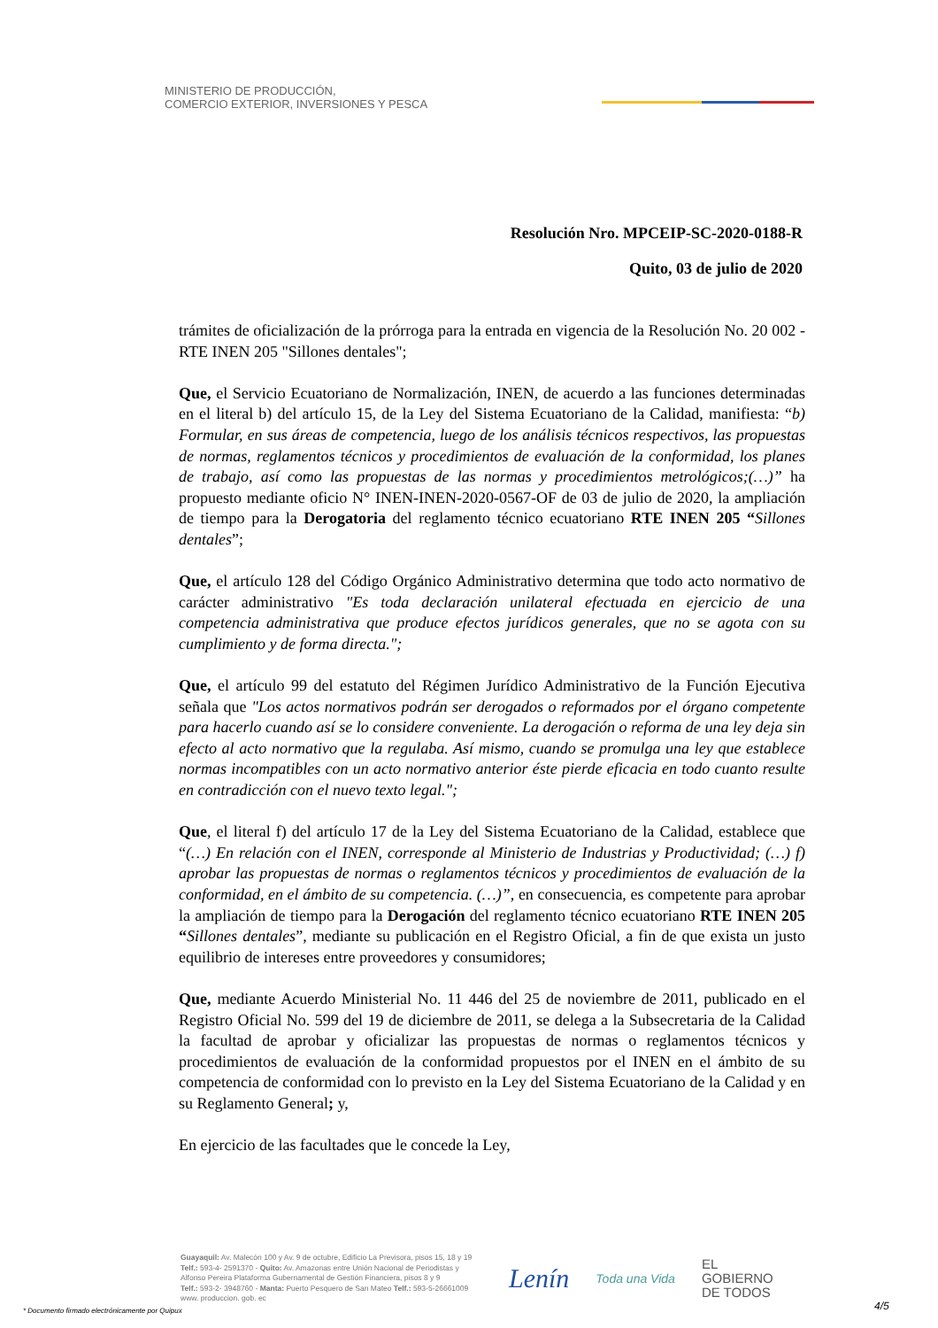MINISTERIO DE PRODUCCIÓN,
COMERCIO EXTERIOR, INVERSIONES Y PESCA
Resolución Nro. MPCEIP-SC-2020-0188-R
Quito, 03 de julio de 2020
trámites de oficialización de la prórroga para la entrada en vigencia de la Resolución No. 20 002 - RTE INEN 205 "Sillones dentales";
Que, el Servicio Ecuatoriano de Normalización, INEN, de acuerdo a las funciones determinadas en el literal b) del artículo 15, de la Ley del Sistema Ecuatoriano de la Calidad, manifiesta: “b) Formular, en sus áreas de competencia, luego de los análisis técnicos respectivos, las propuestas de normas, reglamentos técnicos y procedimientos de evaluación de la conformidad, los planes de trabajo, así como las propuestas de las normas y procedimientos metrológicos;(…)” ha propuesto mediante oficio N° INEN-INEN-2020-0567-OF de 03 de julio de 2020, la ampliación de tiempo para la Derogatoria del reglamento técnico ecuatoriano RTE INEN 205 “Sillones dentales”;
Que, el artículo 128 del Código Orgánico Administrativo determina que todo acto normativo de carácter administrativo "Es toda declaración unilateral efectuada en ejercicio de una competencia administrativa que produce efectos jurídicos generales, que no se agota con su cumplimiento y de forma directa.";
Que, el artículo 99 del estatuto del Régimen Jurídico Administrativo de la Función Ejecutiva señala que "Los actos normativos podrán ser derogados o reformados por el órgano competente para hacerlo cuando así se lo considere conveniente. La derogación o reforma de una ley deja sin efecto al acto normativo que la regulaba. Así mismo, cuando se promulga una ley que establece normas incompatibles con un acto normativo anterior éste pierde eficacia en todo cuanto resulte en contradicción con el nuevo texto legal.";
Que, el literal f) del artículo 17 de la Ley del Sistema Ecuatoriano de la Calidad, establece que “(…) En relación con el INEN, corresponde al Ministerio de Industrias y Productividad; (…) f) aprobar las propuestas de normas o reglamentos técnicos y procedimientos de evaluación de la conformidad, en el ámbito de su competencia. (…)”, en consecuencia, es competente para aprobar la ampliación de tiempo para la Derogación del reglamento técnico ecuatoriano RTE INEN 205 “Sillones dentales”, mediante su publicación en el Registro Oficial, a fin de que exista un justo equilibrio de intereses entre proveedores y consumidores;
Que, mediante Acuerdo Ministerial No. 11 446 del 25 de noviembre de 2011, publicado en el Registro Oficial No. 599 del 19 de diciembre de 2011, se delega a la Subsecretaria de la Calidad la facultad de aprobar y oficializar las propuestas de normas o reglamentos técnicos y procedimientos de evaluación de la conformidad propuestos por el INEN en el ámbito de su competencia de conformidad con lo previsto en la Ley del Sistema Ecuatoriano de la Calidad y en su Reglamento General; y,
En ejercicio de las facultades que le concede la Ley,
Guayaquil: Av. Malecón 100 y Av. 9 de octubre, Edificio La Previsora, pisos 15, 18 y 19
Telf.: 593-4- 2591370 - Quito: Av. Amazonas entre Unión Nacional de Periodistas y
Alfonso Pereira Plataforma Gubernamental de Gestión Financiera, pisos 8 y 9
Telf.: 593-2- 3948760 - Manta: Puerto Pesquero de San Mateo Telf.: 593-5-26661009
www. produccion. gob. ec
Lenín Toda una Vida EL
GOBIERNO
DE TODOS
* Documento firmado electrónicamente por Quipux
4/5